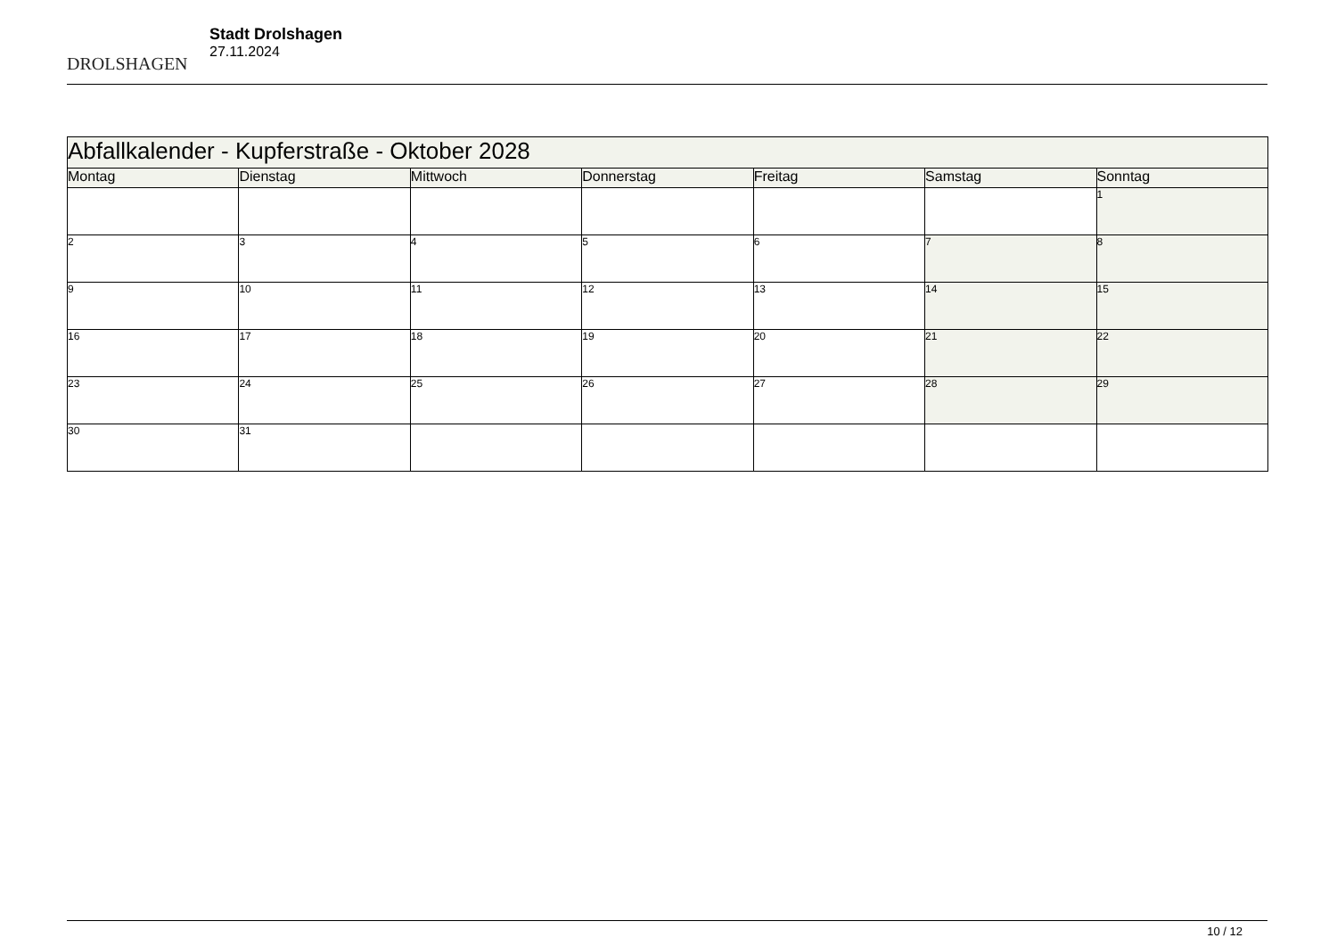DROLSHAGEN
Stadt Drolshagen
27.11.2024
| Abfallkalender - Kupferstraße - Oktober 2028 | | | | | | |
| Montag | Dienstag | Mittwoch | Donnerstag | Freitag | Samstag | Sonntag |
| | | | | | | 1 |
| 2 | 3 | 4 | 5 | 6 | 7 | 8 |
| 9 | 10 | 11 | 12 | 13 | 14 | 15 |
| 16 | 17 | 18 | 19 | 20 | 21 | 22 |
| 23 | 24 | 25 | 26 | 27 | 28 | 29 |
| 30 | 31 | | | | | |
10 / 12